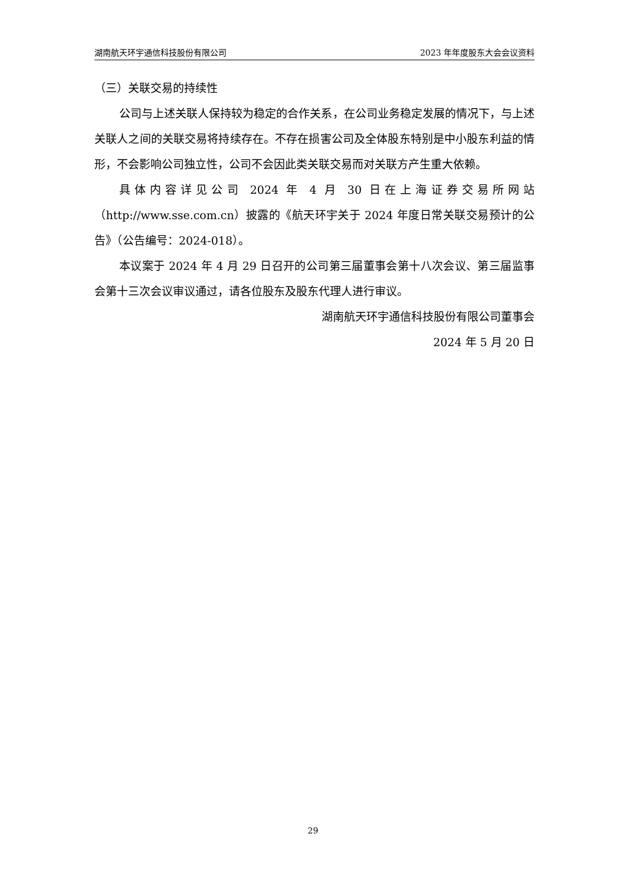湖南航天环宇通信科技股份有限公司 2023 年年度股东大会会议资料
（三）关联交易的持续性
公司与上述关联人保持较为稳定的合作关系，在公司业务稳定发展的情况下，与上述关联人之间的关联交易将持续存在。不存在损害公司及全体股东特别是中小股东利益的情形，不会影响公司独立性，公司不会因此类关联交易而对关联方产生重大依赖。
具体内容详见公司 2024 年 4 月 30 日在上海证券交易所网站（http://www.sse.com.cn）披露的《航天环宇关于 2024 年度日常关联交易预计的公告》（公告编号：2024-018）。
本议案于 2024 年 4 月 29 日召开的公司第三届董事会第十八次会议、第三届监事会第十三次会议审议通过，请各位股东及股东代理人进行审议。
湖南航天环宇通信科技股份有限公司董事会
2024 年 5 月 20 日
29